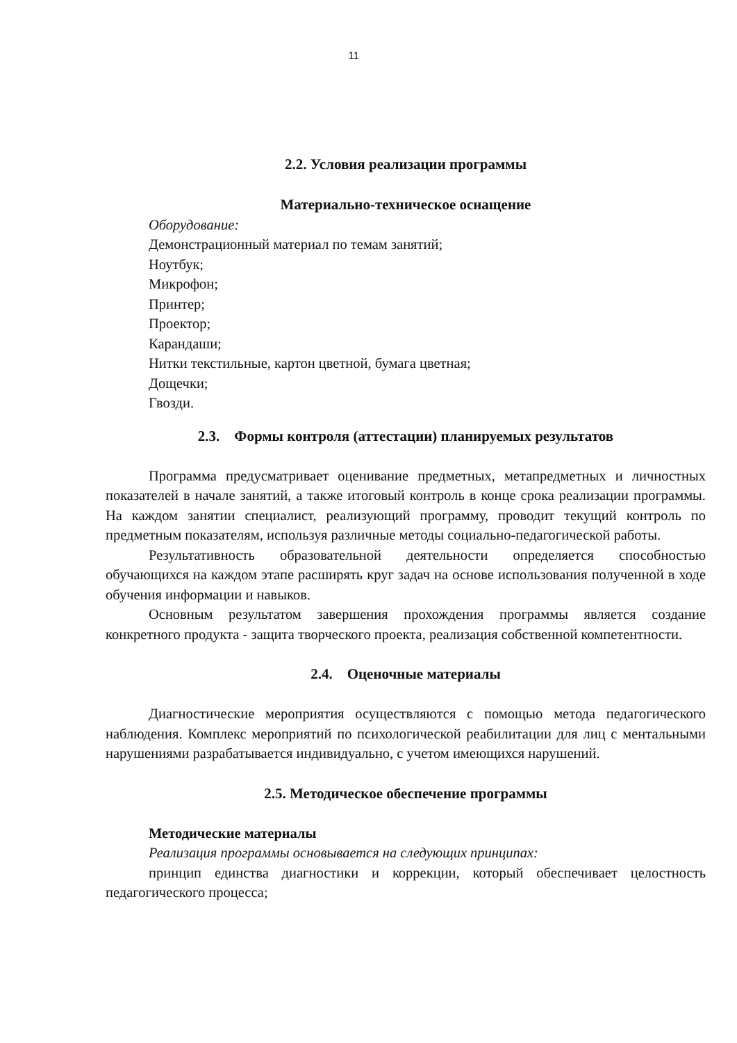11
2.2. Условия реализации программы
Материально-техническое оснащение
Оборудование:
Демонстрационный материал по темам занятий;
Ноутбук;
Микрофон;
Принтер;
Проектор;
Карандаши;
Нитки текстильные, картон цветной, бумага цветная;
Дощечки;
Гвозди.
2.3. Формы контроля (аттестации) планируемых результатов
Программа предусматривает оценивание предметных, метапредметных и личностных показателей в начале занятий, а также итоговый контроль в конце срока реализации программы. На каждом занятии специалист, реализующий программу, проводит текущий контроль по предметным показателям, используя различные методы социально-педагогической работы.
Результативность образовательной деятельности определяется способностью обучающихся на каждом этапе расширять круг задач на основе использования полученной в ходе обучения информации и навыков.
Основным результатом завершения прохождения программы является создание конкретного продукта - защита творческого проекта, реализация собственной компетентности.
2.4. Оценочные материалы
Диагностические мероприятия осуществляются с помощью метода педагогического наблюдения. Комплекс мероприятий по психологической реабилитации для лиц с ментальными нарушениями разрабатывается индивидуально, с учетом имеющихся нарушений.
2.5. Методическое обеспечение программы
Методические материалы
Реализация программы основывается на следующих принципах:
принцип единства диагностики и коррекции, который обеспечивает целостность педагогического процесса;